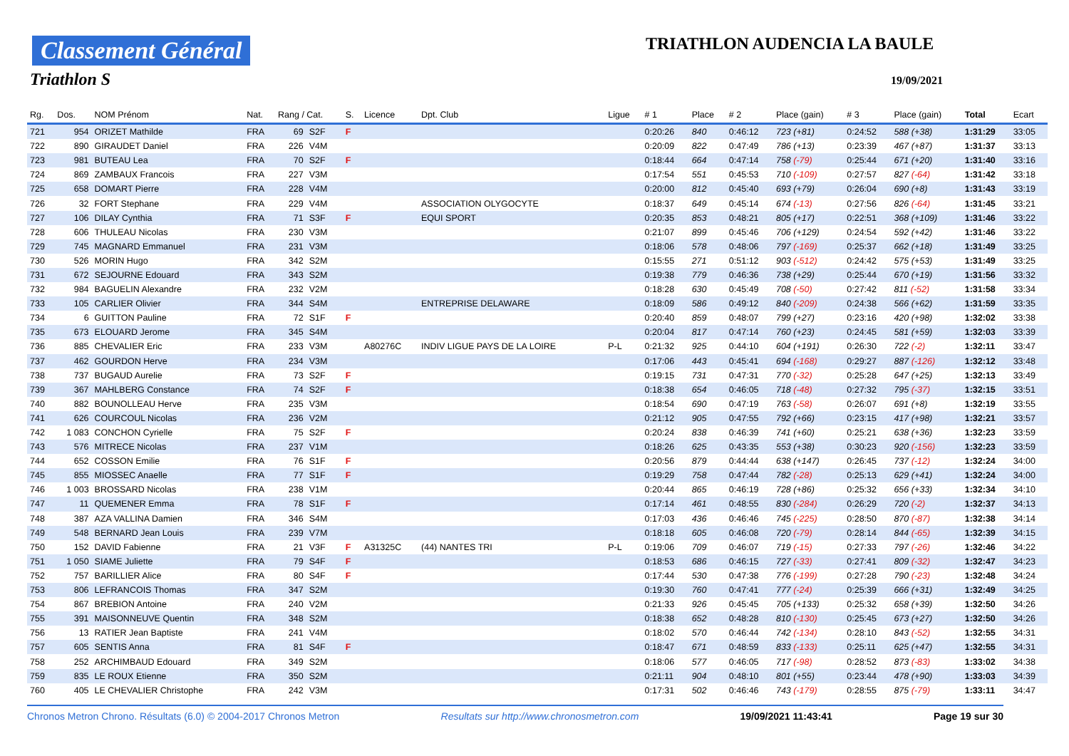Classement Général
Triathlon S
TRIATHLON AUDENCIA LA BAULE
19/09/2021
| Rg. | Dos. | NOM Prénom | Nat. | Rang / Cat. | | S. | Licence | Dpt. Club | Ligue | # 1 | Place | # 2 | Place (gain) | # 3 | Place (gain) | Total | Ecart |
| --- | --- | --- | --- | --- | --- | --- | --- | --- | --- | --- | --- | --- | --- | --- | --- | --- | --- |
| 721 | 954 | ORIZET Mathilde | FRA | 69 | S2F | F | | | | 0:20:26 | 840 | 0:46:12 | 723 (+81) | 0:24:52 | 588 (+38) | 1:31:29 | 33:05 |
| 722 | 890 | GIRAUDET Daniel | FRA | 226 | V4M | | | | | 0:20:09 | 822 | 0:47:49 | 786 (+13) | 0:23:39 | 467 (+87) | 1:31:37 | 33:13 |
| 723 | 981 | BUTEAU Lea | FRA | 70 | S2F | F | | | | 0:18:44 | 664 | 0:47:14 | 758 (-79) | 0:25:44 | 671 (+20) | 1:31:40 | 33:16 |
| 724 | 869 | ZAMBAUX Francois | FRA | 227 | V3M | | | | | 0:17:54 | 551 | 0:45:53 | 710 (-109) | 0:27:57 | 827 (-64) | 1:31:42 | 33:18 |
| 725 | 658 | DOMART Pierre | FRA | 228 | V4M | | | | | 0:20:00 | 812 | 0:45:40 | 693 (+79) | 0:26:04 | 690 (+8) | 1:31:43 | 33:19 |
| 726 | 32 | FORT Stephane | FRA | 229 | V4M | | | ASSOCIATION OLYGOCYTE | | 0:18:37 | 649 | 0:45:14 | 674 (-13) | 0:27:56 | 826 (-64) | 1:31:45 | 33:21 |
| 727 | 106 | DILAY Cynthia | FRA | 71 | S3F | F | | EQUI SPORT | | 0:20:35 | 853 | 0:48:21 | 805 (+17) | 0:22:51 | 368 (+109) | 1:31:46 | 33:22 |
| 728 | 606 | THULEAU Nicolas | FRA | 230 | V3M | | | | | 0:21:07 | 899 | 0:45:46 | 706 (+129) | 0:24:54 | 592 (+42) | 1:31:46 | 33:22 |
| 729 | 745 | MAGNARD Emmanuel | FRA | 231 | V3M | | | | | 0:18:06 | 578 | 0:48:06 | 797 (-169) | 0:25:37 | 662 (+18) | 1:31:49 | 33:25 |
| 730 | 526 | MORIN Hugo | FRA | 342 | S2M | | | | | 0:15:55 | 271 | 0:51:12 | 903 (-512) | 0:24:42 | 575 (+53) | 1:31:49 | 33:25 |
| 731 | 672 | SEJOURNE Edouard | FRA | 343 | S2M | | | | | 0:19:38 | 779 | 0:46:36 | 738 (+29) | 0:25:44 | 670 (+19) | 1:31:56 | 33:32 |
| 732 | 984 | BAGUELIN Alexandre | FRA | 232 | V2M | | | | | 0:18:28 | 630 | 0:45:49 | 708 (-50) | 0:27:42 | 811 (-52) | 1:31:58 | 33:34 |
| 733 | 105 | CARLIER Olivier | FRA | 344 | S4M | | | ENTREPRISE DELAWARE | | 0:18:09 | 586 | 0:49:12 | 840 (-209) | 0:24:38 | 566 (+62) | 1:31:59 | 33:35 |
| 734 | 6 | GUITTON Pauline | FRA | 72 | S1F | F | | | | 0:20:40 | 859 | 0:48:07 | 799 (+27) | 0:23:16 | 420 (+98) | 1:32:02 | 33:38 |
| 735 | 673 | ELOUARD Jerome | FRA | 345 | S4M | | | | | 0:20:04 | 817 | 0:47:14 | 760 (+23) | 0:24:45 | 581 (+59) | 1:32:03 | 33:39 |
| 736 | 885 | CHEVALIER Eric | FRA | 233 | V3M | | A80276C | INDIV LIGUE PAYS DE LA LOIRE | P-L | 0:21:32 | 925 | 0:44:10 | 604 (+191) | 0:26:30 | 722 (-2) | 1:32:11 | 33:47 |
| 737 | 462 | GOURDON Herve | FRA | 234 | V3M | | | | | 0:17:06 | 443 | 0:45:41 | 694 (-168) | 0:29:27 | 887 (-126) | 1:32:12 | 33:48 |
| 738 | 737 | BUGAUD Aurelie | FRA | 73 | S2F | F | | | | 0:19:15 | 731 | 0:47:31 | 770 (-32) | 0:25:28 | 647 (+25) | 1:32:13 | 33:49 |
| 739 | 367 | MAHLBERG Constance | FRA | 74 | S2F | F | | | | 0:18:38 | 654 | 0:46:05 | 718 (-48) | 0:27:32 | 795 (-37) | 1:32:15 | 33:51 |
| 740 | 882 | BOUNOLLEAU Herve | FRA | 235 | V3M | | | | | 0:18:54 | 690 | 0:47:19 | 763 (-58) | 0:26:07 | 691 (+8) | 1:32:19 | 33:55 |
| 741 | 626 | COURCOUL Nicolas | FRA | 236 | V2M | | | | | 0:21:12 | 905 | 0:47:55 | 792 (+66) | 0:23:15 | 417 (+98) | 1:32:21 | 33:57 |
| 742 | 1 083 | CONCHON Cyrielle | FRA | 75 | S2F | F | | | | 0:20:24 | 838 | 0:46:39 | 741 (+60) | 0:25:21 | 638 (+36) | 1:32:23 | 33:59 |
| 743 | 576 | MITRECE Nicolas | FRA | 237 | V1M | | | | | 0:18:26 | 625 | 0:43:35 | 553 (+38) | 0:30:23 | 920 (-156) | 1:32:23 | 33:59 |
| 744 | 652 | COSSON Emilie | FRA | 76 | S1F | F | | | | 0:20:56 | 879 | 0:44:44 | 638 (+147) | 0:26:45 | 737 (-12) | 1:32:24 | 34:00 |
| 745 | 855 | MIOSSEC Anaelle | FRA | 77 | S1F | F | | | | 0:19:29 | 758 | 0:47:44 | 782 (-28) | 0:25:13 | 629 (+41) | 1:32:24 | 34:00 |
| 746 | 1 003 | BROSSARD Nicolas | FRA | 238 | V1M | | | | | 0:20:44 | 865 | 0:46:19 | 728 (+86) | 0:25:32 | 656 (+33) | 1:32:34 | 34:10 |
| 747 | 11 | QUEMENER Emma | FRA | 78 | S1F | F | | | | 0:17:14 | 461 | 0:48:55 | 830 (-284) | 0:26:29 | 720 (-2) | 1:32:37 | 34:13 |
| 748 | 387 | AZA VALLINA Damien | FRA | 346 | S4M | | | | | 0:17:03 | 436 | 0:46:46 | 745 (-225) | 0:28:50 | 870 (-87) | 1:32:38 | 34:14 |
| 749 | 548 | BERNARD Jean Louis | FRA | 239 | V7M | | | | | 0:18:18 | 605 | 0:46:08 | 720 (-79) | 0:28:14 | 844 (-65) | 1:32:39 | 34:15 |
| 750 | 152 | DAVID Fabienne | FRA | 21 | V3F | F | A31325C | (44) NANTES TRI | P-L | 0:19:06 | 709 | 0:46:07 | 719 (-15) | 0:27:33 | 797 (-26) | 1:32:46 | 34:22 |
| 751 | 1 050 | SIAME Juliette | FRA | 79 | S4F | F | | | | 0:18:53 | 686 | 0:46:15 | 727 (-33) | 0:27:41 | 809 (-32) | 1:32:47 | 34:23 |
| 752 | 757 | BARILLIER Alice | FRA | 80 | S4F | F | | | | 0:17:44 | 530 | 0:47:38 | 776 (-199) | 0:27:28 | 790 (-23) | 1:32:48 | 34:24 |
| 753 | 806 | LEFRANCOIS Thomas | FRA | 347 | S2M | | | | | 0:19:30 | 760 | 0:47:41 | 777 (-24) | 0:25:39 | 666 (+31) | 1:32:49 | 34:25 |
| 754 | 867 | BREBION Antoine | FRA | 240 | V2M | | | | | 0:21:33 | 926 | 0:45:45 | 705 (+133) | 0:25:32 | 658 (+39) | 1:32:50 | 34:26 |
| 755 | 391 | MAISONNEUVE Quentin | FRA | 348 | S2M | | | | | 0:18:38 | 652 | 0:48:28 | 810 (-130) | 0:25:45 | 673 (+27) | 1:32:50 | 34:26 |
| 756 | 13 | RATIER Jean Baptiste | FRA | 241 | V4M | | | | | 0:18:02 | 570 | 0:46:44 | 742 (-134) | 0:28:10 | 843 (-52) | 1:32:55 | 34:31 |
| 757 | 605 | SENTIS Anna | FRA | 81 | S4F | F | | | | 0:18:47 | 671 | 0:48:59 | 833 (-133) | 0:25:11 | 625 (+47) | 1:32:55 | 34:31 |
| 758 | 252 | ARCHIMBAUD Edouard | FRA | 349 | S2M | | | | | 0:18:06 | 577 | 0:46:05 | 717 (-98) | 0:28:52 | 873 (-83) | 1:33:02 | 34:38 |
| 759 | 835 | LE ROUX Etienne | FRA | 350 | S2M | | | | | 0:21:11 | 904 | 0:48:10 | 801 (+55) | 0:23:44 | 478 (+90) | 1:33:03 | 34:39 |
| 760 | 405 | LE CHEVALIER Christophe | FRA | 242 | V3M | | | | | 0:17:31 | 502 | 0:46:46 | 743 (-179) | 0:28:55 | 875 (-79) | 1:33:11 | 34:47 |
Chronos Metron Chrono. Résultats (6.0) © 2004-2017 Chronos Metron Resultats sur http://www.chronosmetron.com 19/09/2021 11:43:41 Page 19 sur 30